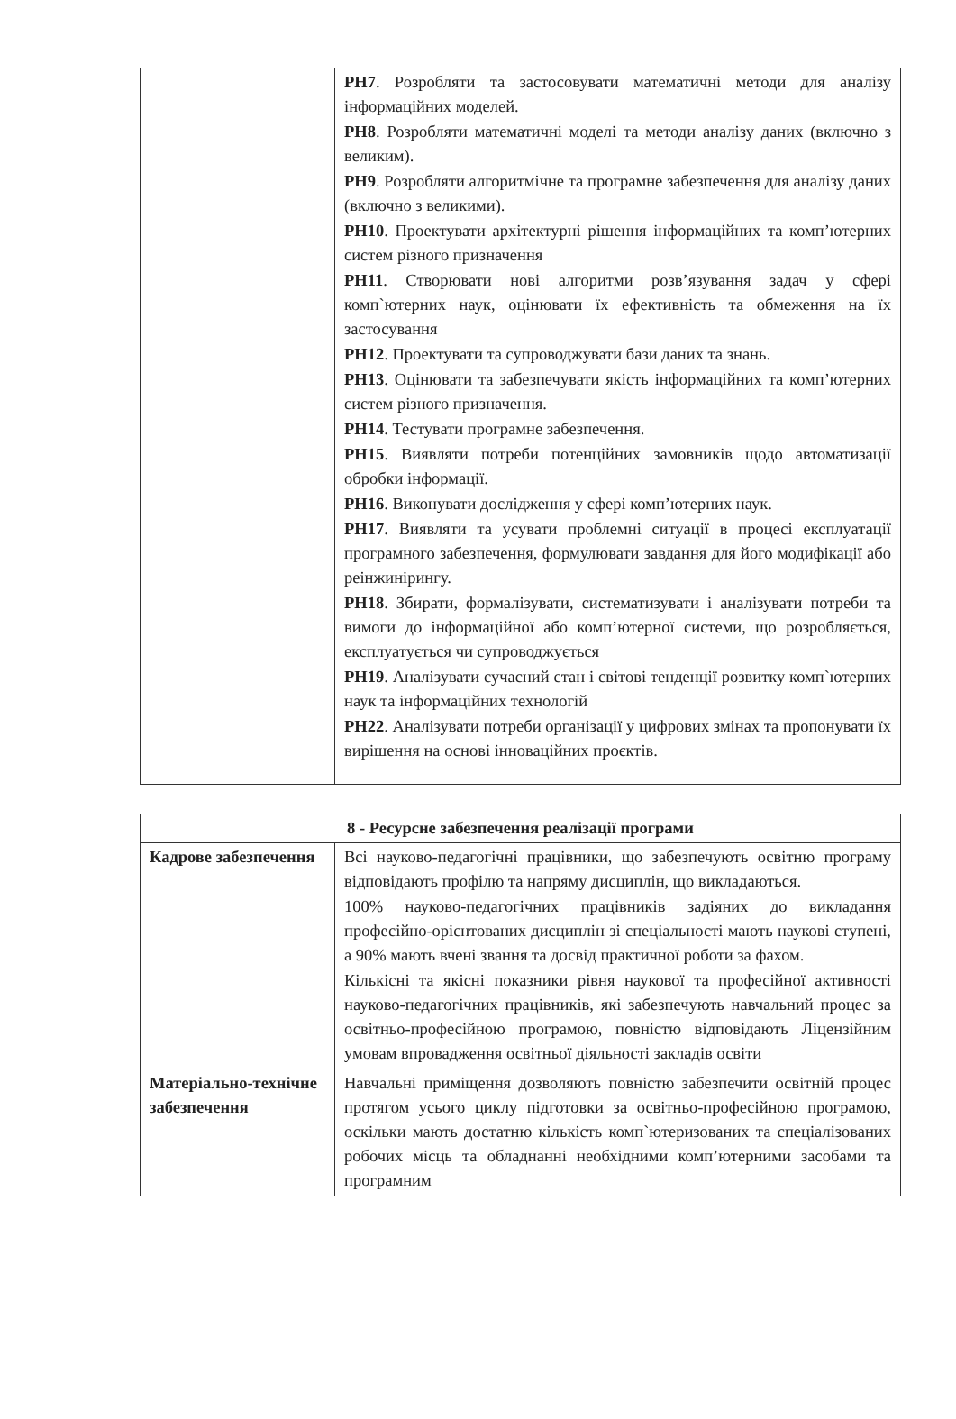| | РН7 . Розробляти та застосовувати математичні методи для аналізу інформаційних моделей. РН8 . Розробляти математичні моделі та методи аналізу даних (включно з великим). РН9 . Розробляти алгоритмічне та програмне забезпечення для аналізу даних (включно з великими). РН10 . Проектувати архітектурні рішення інформаційних та комп’ютерних систем різного призначення РН11 . Створювати нові алгоритми розв’язування задач у сфері комп`ютерних наук, оцінювати їх ефективність та обмеження на їх застосування РН12 . Проектувати та супроводжувати бази даних та знань. РН13 . Оцінювати та забезпечувати якість інформаційних та комп’ютерних систем різного призначення. РН14 . Тестувати програмне забезпечення. РН15 . Виявляти потреби потенційних замовників щодо автоматизації обробки інформації. РН16 . Виконувати дослідження у сфері комп’ютерних наук. РН17 . Виявляти та усувати проблемні ситуації в процесі експлуатації програмного забезпечення, формулювати завдання для його модифікації або реінжинірингу. РН18 . Збирати, формалізувати, систематизувати і аналізувати потреби та вимоги до інформаційної або комп’ютерної системи, що розробляється, експлуатується чи супроводжується РН19 . Аналізувати сучасний стан і світові тенденції розвитку комп`ютерних наук та інформаційних технологій РН22 . Аналізувати потреби організації у цифрових змінах та пропонувати їх вирішення на основі інноваційних проєктів. |
| 8 - Ресурсне забезпечення реалізації програми | |
| --- | --- |
| Кадрове забезпечення | Всі науково-педагогічні працівники, що забезпечують освітню програму відповідають профілю та напряму дисциплін, що викладаються. 100% науково-педагогічних працівників задіяних до викладання професійно-орієнтованих дисциплін зі спеціальності мають наукові ступені, а 90% мають вчені звання та досвід практичної роботи за фахом. Кількісні та якісні показники рівня наукової та професійної активності науково-педагогічних працівників, які забезпечують навчальний процес за освітньо-професійною програмою, повністю відповідають Ліцензійним умовам впровадження освітньої діяльності закладів освіти |
| Матеріально-технічне забезпечення | Навчальні приміщення дозволяють повністю забезпечити освітній процес протягом усього циклу підготовки за освітньо-професійною програмою, оскільки мають достатню кількість комп`ютеризованих та спеціалізованих робочих місць та обладнанні необхідними комп’ютерними засобами та програмним |